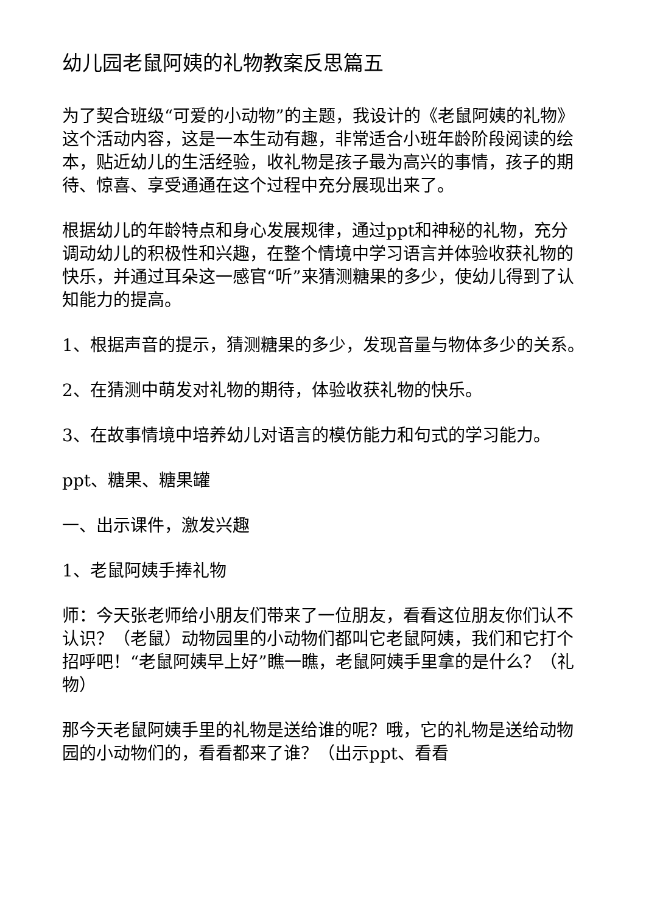幼儿园老鼠阿姨的礼物教案反思篇五
为了契合班级“可爱的小动物”的主题，我设计的《老鼠阿姨的礼物》这个活动内容，这是一本生动有趣，非常适合小班年龄阶段阅读的绘本，贴近幼儿的生活经验，收礼物是孩子最为高兴的事情，孩子的期待、惊喜、享受通通在这个过程中充分展现出来了。
根据幼儿的年龄特点和身心发展规律，通过ppt和神秘的礼物，充分调动幼儿的积极性和兴趣，在整个情境中学习语言并体验收获礼物的快乐，并通过耳朵这一感官“听”来猜测糖果的多少，使幼儿得到了认知能力的提高。
1、根据声音的提示，猜测糖果的多少，发现音量与物体多少的关系。
2、在猜测中萌发对礼物的期待，体验收获礼物的快乐。
3、在故事情境中培养幼儿对语言的模仿能力和句式的学习能力。
ppt、糖果、糖果罐
一、出示课件，激发兴趣
1、老鼠阿姨手捧礼物
师：今天张老师给小朋友们带来了一位朋友，看看这位朋友你们认不认识？（老鼠）动物园里的小动物们都叫它老鼠阿姨，我们和它打个招呼吧！“老鼠阿姨早上好”瞧一瞧，老鼠阿姨手里拿的是什么？（礼物）
那今天老鼠阿姨手里的礼物是送给谁的呢？哦，它的礼物是送给动物园的小动物们的，看看都来了谁？（出示ppt、看看